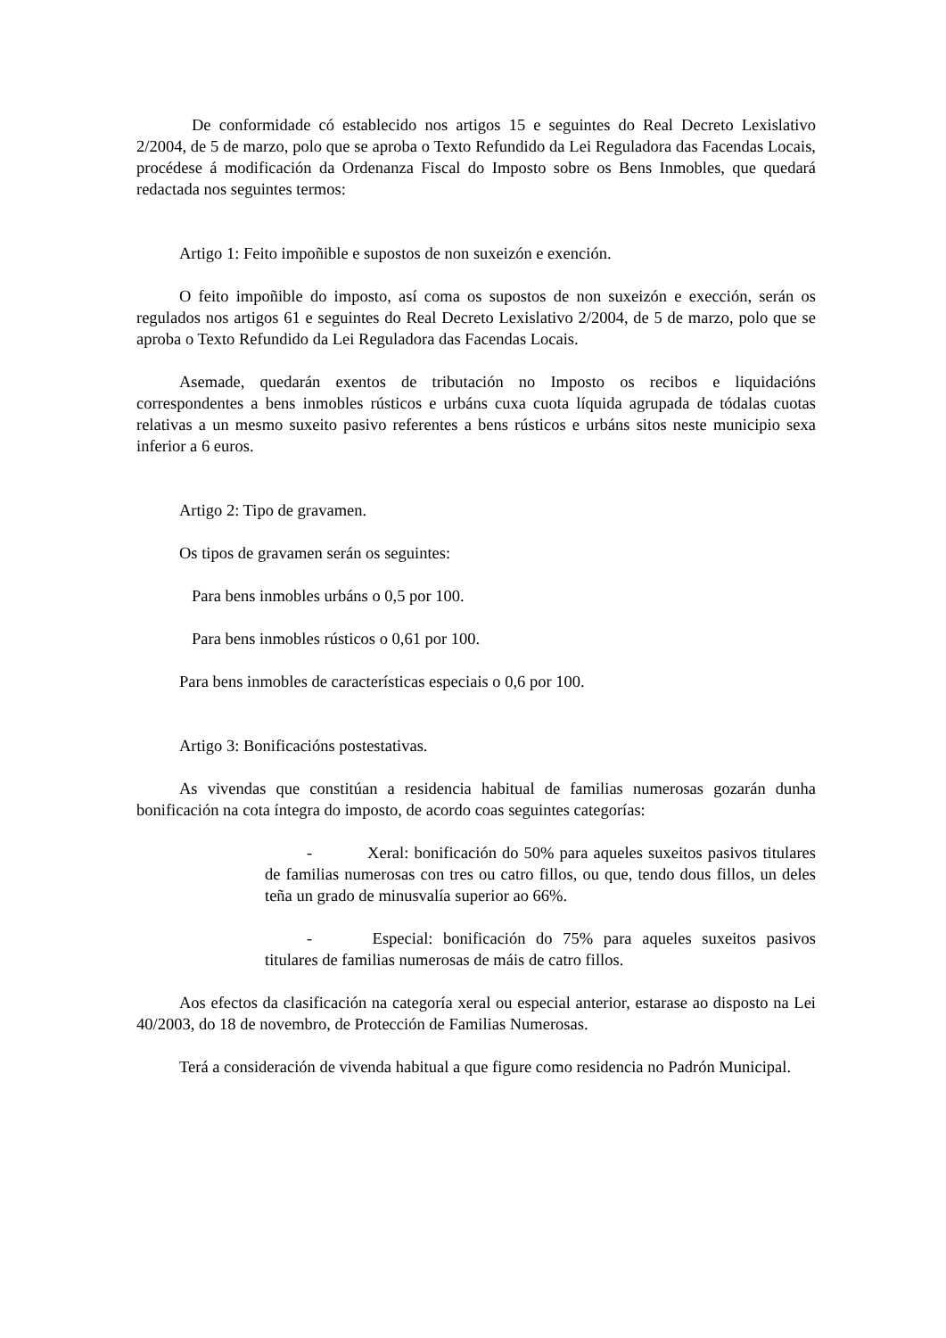De conformidade có establecido nos artigos 15 e seguintes do Real Decreto Lexislativo 2/2004, de 5 de marzo, polo que se aproba o Texto Refundido da Lei Reguladora das Facendas Locais, procédese á modificación da Ordenanza Fiscal do Imposto sobre os Bens Inmobles, que quedará redactada nos seguintes termos:
Artigo 1: Feito impoñible e supostos de non suxeizón e exención.
O feito impoñible do imposto, así coma os supostos de non suxeizón e exección, serán os regulados nos artigos 61 e seguintes do Real Decreto Lexislativo 2/2004, de 5 de marzo, polo que se aproba o Texto Refundido da Lei Reguladora das Facendas Locais.
Asemade, quedarán exentos de tributación no Imposto os recibos e liquidacións correspondentes a bens inmobles rústicos e urbáns cuxa cuota líquida agrupada de tódalas cuotas relativas a un mesmo suxeito pasivo referentes a bens rústicos e urbáns sitos neste municipio sexa inferior a 6 euros.
Artigo 2: Tipo de gravamen.
Os tipos de gravamen serán os seguintes:
Para bens inmobles urbáns o 0,5 por 100.
Para bens inmobles rústicos o 0,61 por 100.
Para bens inmobles de características especiais o 0,6 por 100.
Artigo 3: Bonificacións postestativas.
As vivendas que constitúan a residencia habitual de familias numerosas gozarán dunha bonificación na cota íntegra do imposto, de acordo coas seguintes categorías:
- Xeral: bonificación do 50% para aqueles suxeitos pasivos titulares de familias numerosas con tres ou catro fillos, ou que, tendo dous fillos, un deles teña un grado de minusvalía superior ao 66%.
- Especial: bonificación do 75% para aqueles suxeitos pasivos titulares de familias numerosas de máis de catro fillos.
Aos efectos da clasificación na categoría xeral ou especial anterior, estarase ao disposto na Lei 40/2003, do 18 de novembro, de Protección de Familias Numerosas.
Terá a consideración de vivenda habitual a que figure como residencia no Padrón Municipal.